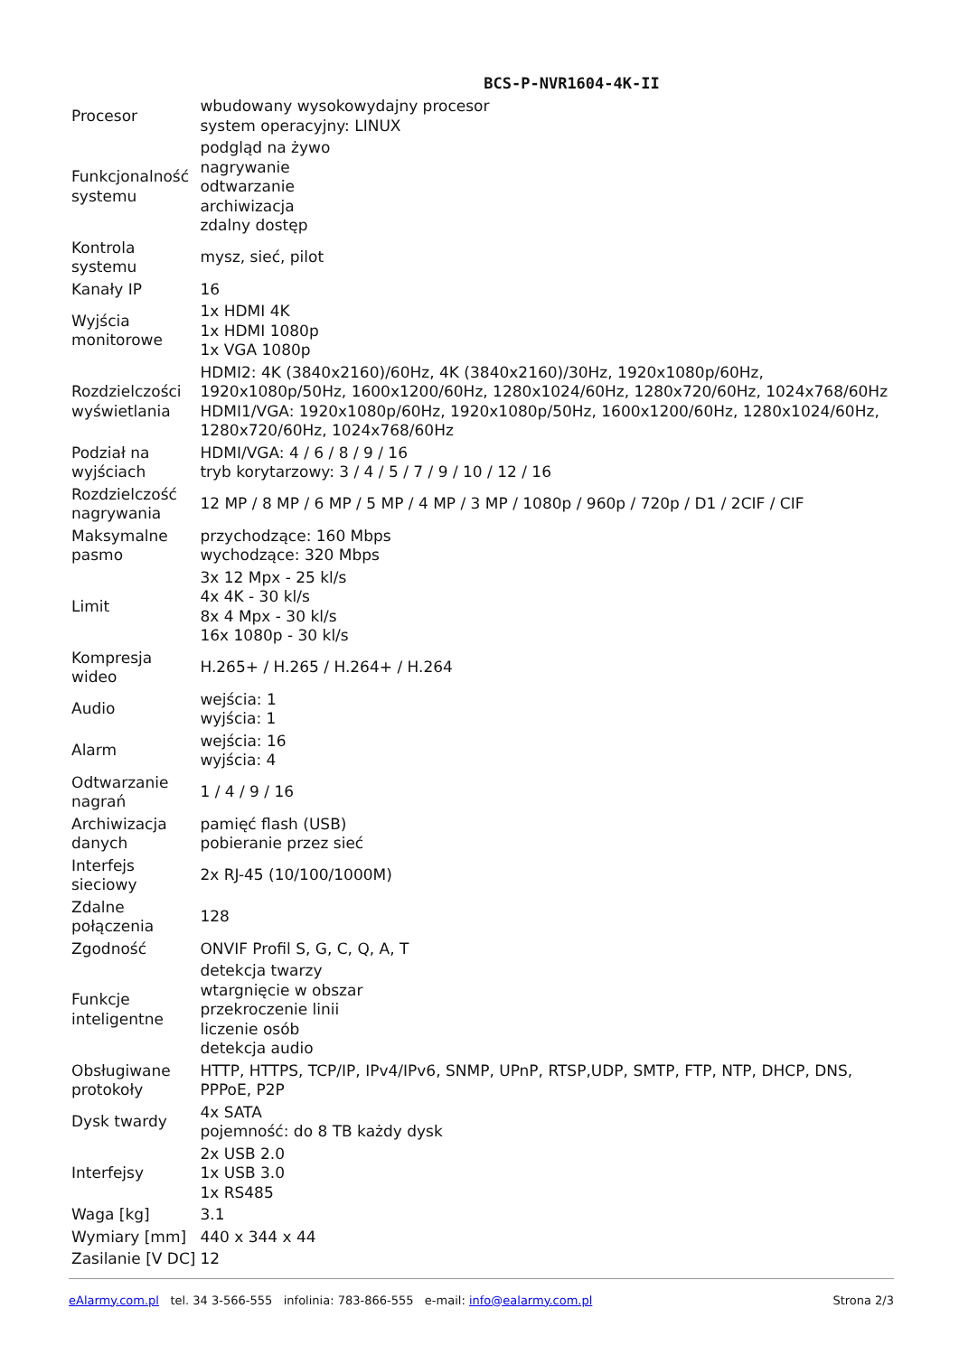BCS-P-NVR1604-4K-II
| Procesor | wbudowany wysokowydajny procesor system operacyjny: LINUX |
| Funkcjonalność systemu | podgląd na żywo nagrywanie odtwarzanie archiwizacja zdalny dostęp |
| Kontrola systemu | mysz, sieć, pilot |
| Kanały IP | 16 |
| Wyjścia monitorowe | 1x HDMI 4K 1x HDMI 1080p 1x VGA 1080p |
| Rozdzielczości wyświetlania | HDMI2: 4K (3840x2160)/60Hz, 4K (3840x2160)/30Hz, 1920x1080p/60Hz, 1920x1080p/50Hz, 1600x1200/60Hz, 1280x1024/60Hz, 1280x720/60Hz, 1024x768/60Hz HDMI1/VGA: 1920x1080p/60Hz, 1920x1080p/50Hz, 1600x1200/60Hz, 1280x1024/60Hz, 1280x720/60Hz, 1024x768/60Hz |
| Podział na wyjściach | HDMI/VGA: 4 / 6 / 8 / 9 / 16 tryb korytarzowy: 3 / 4 / 5 / 7 / 9 / 10 / 12 / 16 |
| Rozdzielczość nagrywania | 12 MP / 8 MP / 6 MP / 5 MP / 4 MP / 3 MP / 1080p / 960p / 720p / D1 / 2CIF / CIF |
| Maksymalne pasmo | przychodzące: 160 Mbps wychodzące: 320 Mbps |
| Limit | 3x 12 Mpx - 25 kl/s 4x 4K - 30 kl/s 8x 4 Mpx - 30 kl/s 16x 1080p - 30 kl/s |
| Kompresja wideo | H.265+ / H.265 / H.264+ / H.264 |
| Audio | wejścia: 1 wyjścia: 1 |
| Alarm | wejścia: 16 wyjścia: 4 |
| Odtwarzanie nagrań | 1 / 4 / 9 / 16 |
| Archiwizacja danych | pamięć flash (USB) pobieranie przez sieć |
| Interfejs sieciowy | 2x RJ-45 (10/100/1000M) |
| Zdalne połączenia | 128 |
| Zgodność | ONVIF Profil S, G, C, Q, A, T |
| Funkcje inteligentne | detekcja twarzy wtargnięcie w obszar przekroczenie linii liczenie osób detekcja audio |
| Obsługiwane protokoły | HTTP, HTTPS, TCP/IP, IPv4/IPv6, SNMP, UPnP, RTSP,UDP, SMTP, FTP, NTP, DHCP, DNS, PPPoE, P2P |
| Dysk twardy | 4x SATA pojemność: do 8 TB każdy dysk |
| Interfejsy | 2x USB 2.0 1x USB 3.0 1x RS485 |
| Waga [kg] | 3.1 |
| Wymiary [mm] | 440 x 344 x 44 |
| Zasilanie [V DC] | 12 |
eAlarmy.com.pl tel. 34 3-566-555 infolinia: 783-866-555 e-mail: info@ealarmy.com.pl Strona 2/3